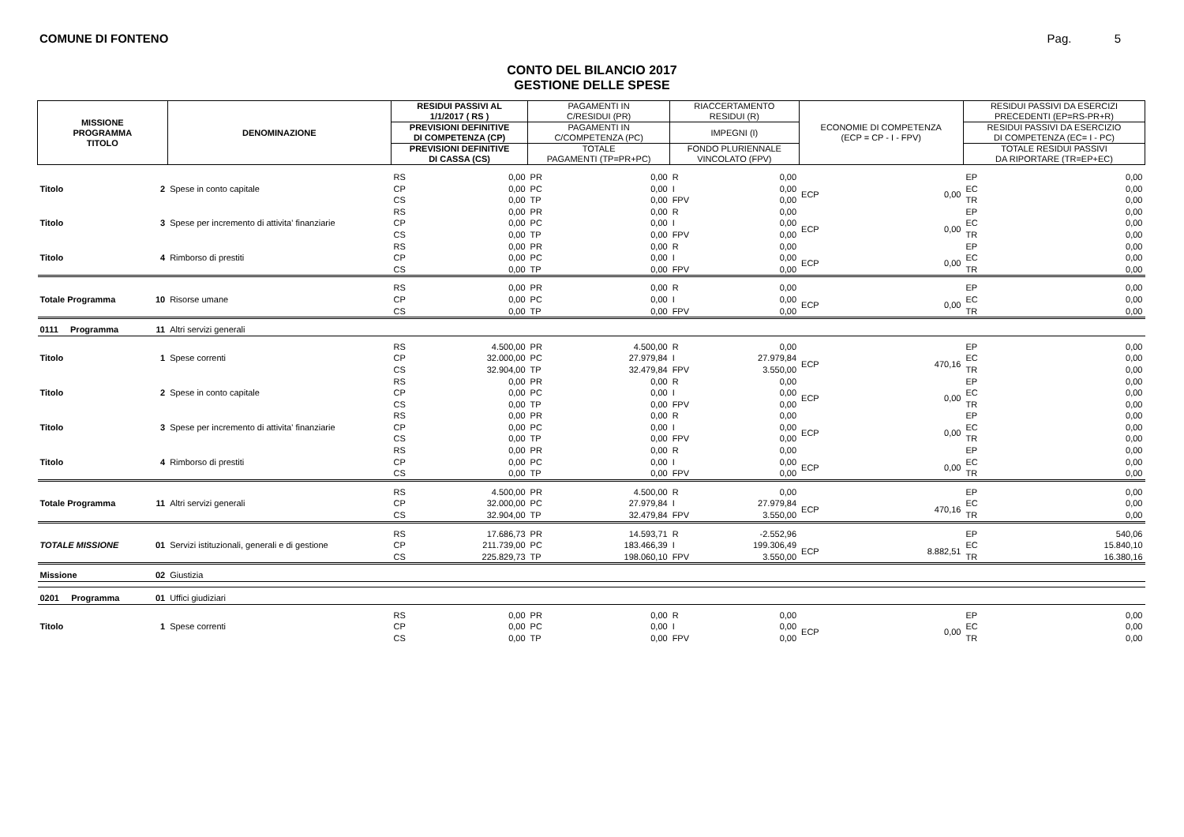COMUNE DI FONTENO Pag. 5
CONTO DEL BILANCIO 2017
GESTIONE DELLE SPESE
| MISSIONE PROGRAMMA TITOLO | | DENOMINAZIONE | RESIDUI PASSIVI AL 1/1/2017 ( RS ) | | PAGAMENTI IN C/RESIDUI (PR) | | RIACCERTAMENTO RESIDUI (R) | | ECONOMIE DI COMPETENZA (ECP = CP - I - FPV) | | RESIDUI PASSIVI DA ESERCIZI PRECEDENTI (EP=RS-PR+R) | |
| --- | --- | --- | --- | --- | --- | --- | --- | --- | --- | --- | --- | --- |
| | | | PREVISIONI DEFINITIVE DI COMPETENZA (CP) | | PAGAMENTI IN C/COMPETENZA (PC) | | IMPEGNI (I) | | | | RESIDUI PASSIVI DA ESERCIZIO DI COMPETENZA (EC= I - PC) | |
| | | | PREVISIONI DEFINITIVE DI CASSA (CS) | | TOTALE PAGAMENTI (TP=PR+PC) | | FONDO PLURIENNALE VINCOLATO (FPV) | | | | TOTALE RESIDUI PASSIVI DA RIPORTARE (TR=EP+EC) | |
| Titolo | 2 | Spese in conto capitale | RS CP CS | 0,00 0,00 0,00 | PR PC TP | 0,00 0,00 0,00 | R I FPV | 0,00 0,00 0,00 | ECP | 0,00 | EP EC TR | 0,00 0,00 0,00 |
| Titolo | 3 | Spese per incremento di attivita' finanziarie | RS CP CS | 0,00 0,00 0,00 | PR PC TP | 0,00 0,00 0,00 | R I FPV | 0,00 0,00 0,00 | ECP | 0,00 | EP EC TR | 0,00 0,00 0,00 |
| Titolo | 4 | Rimborso di prestiti | RS CP CS | 0,00 0,00 0,00 | PR PC TP | 0,00 0,00 0,00 | R I FPV | 0,00 0,00 0,00 | ECP | 0,00 | EP EC TR | 0,00 0,00 0,00 |
| Totale Programma | 10 | Risorse umane | RS CP CS | 0,00 0,00 0,00 | PR PC TP | 0,00 0,00 0,00 | R I FPV | 0,00 0,00 0,00 | ECP | 0,00 | EP EC TR | 0,00 0,00 0,00 |
| 0111 Programma | 11 | Altri servizi generali | | | | | | | | | | |
| Titolo | 1 | Spese correnti | RS CP CS | 4.500,00 32.000,00 32.904,00 | PR PC TP | 4.500,00 27.979,84 32.479,84 | R I FPV | 0,00 27.979,84 3.550,00 | ECP | 470,16 | EP EC TR | 0,00 0,00 0,00 |
| Titolo | 2 | Spese in conto capitale | RS CP CS | 0,00 0,00 0,00 | PR PC TP | 0,00 0,00 0,00 | R I FPV | 0,00 0,00 0,00 | ECP | 0,00 | EP EC TR | 0,00 0,00 0,00 |
| Titolo | 3 | Spese per incremento di attivita' finanziarie | RS CP CS | 0,00 0,00 0,00 | PR PC TP | 0,00 0,00 0,00 | R I FPV | 0,00 0,00 0,00 | ECP | 0,00 | EP EC TR | 0,00 0,00 0,00 |
| Titolo | 4 | Rimborso di prestiti | RS CP CS | 0,00 0,00 0,00 | PR PC TP | 0,00 0,00 0,00 | R I FPV | 0,00 0,00 0,00 | ECP | 0,00 | EP EC TR | 0,00 0,00 0,00 |
| Totale Programma | 11 | Altri servizi generali | RS CP CS | 4.500,00 32.000,00 32.904,00 | PR PC TP | 4.500,00 27.979,84 32.479,84 | R I FPV | 0,00 27.979,84 3.550,00 | ECP | 470,16 | EP EC TR | 0,00 0,00 0,00 |
| TOTALE MISSIONE | 01 | Servizi istituzionali, generali e di gestione | RS CP CS | 17.686,73 211.739,00 225.829,73 | PR PC TP | 14.593,71 183.466,39 198.060,10 | R I FPV | -2.552,96 199.306,49 3.550,00 | ECP | 8.882,51 | EP EC TR | 540,06 15.840,10 16.380,16 |
| Missione | 02 | Giustizia | | | | | | | | | | |
| 0201 Programma | 01 | Uffici giudiziari | | | | | | | | | | |
| Titolo | 1 | Spese correnti | RS CP CS | 0,00 0,00 0,00 | PR PC TP | 0,00 0,00 0,00 | R I FPV | 0,00 0,00 0,00 | ECP | 0,00 | EP EC TR | 0,00 0,00 0,00 |